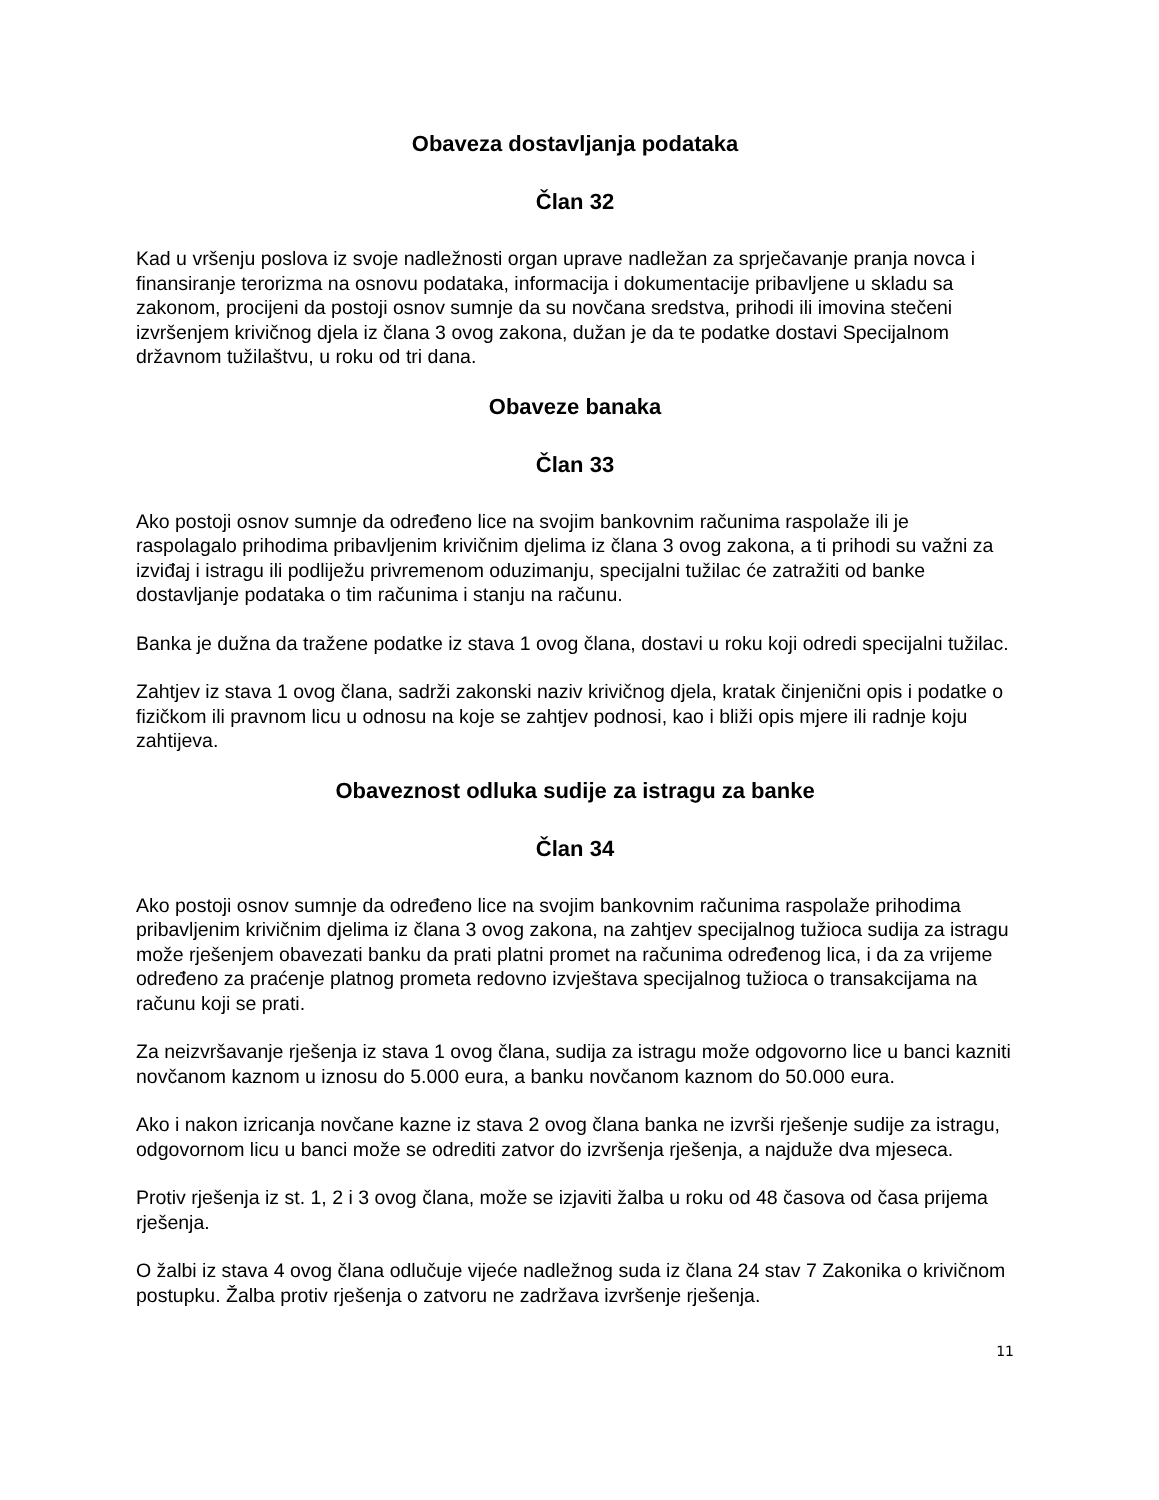Obaveza dostavljanja podataka
Član 32
Kad u vršenju poslova iz svoje nadležnosti organ uprave nadležan za sprječavanje pranja novca i finansiranje terorizma na osnovu podataka, informacija i dokumentacije pribavljene u skladu sa zakonom, procijeni da postoji osnov sumnje da su novčana sredstva, prihodi ili imovina stečeni izvršenjem krivičnog djela iz člana 3 ovog zakona, dužan je da te podatke dostavi Specijalnom državnom tužilaštvu, u roku od tri dana.
Obaveze banaka
Član 33
Ako postoji osnov sumnje da određeno lice na svojim bankovnim računima raspolaže ili je raspolagalo prihodima pribavljenim krivičnim djelima iz člana 3 ovog zakona, a ti prihodi su važni za izviđaj i istragu ili podliježu privremenom oduzimanju, specijalni tužilac će zatražiti od banke dostavljanje podataka o tim računima i stanju na računu.
Banka je dužna da tražene podatke iz stava 1 ovog člana, dostavi u roku koji odredi specijalni tužilac.
Zahtjev iz stava 1 ovog člana, sadrži zakonski naziv krivičnog djela, kratak činjenični opis i podatke o fizičkom ili pravnom licu u odnosu na koje se zahtjev podnosi, kao i bliži opis mjere ili radnje koju zahtijeva.
Obaveznost odluka sudije za istragu za banke
Član 34
Ako postoji osnov sumnje da određeno lice na svojim bankovnim računima raspolaže prihodima pribavljenim krivičnim djelima iz člana 3 ovog zakona, na zahtjev specijalnog tužioca sudija za istragu može rješenjem obavezati banku da prati platni promet na računima određenog lica, i da za vrijeme određeno za praćenje platnog prometa redovno izvještava specijalnog tužioca o transakcijama na računu koji se prati.
Za neizvršavanje rješenja iz stava 1 ovog člana, sudija za istragu može odgovorno lice u banci kazniti novčanom kaznom u iznosu do 5.000 eura, a banku novčanom kaznom do 50.000 eura.
Ako i nakon izricanja novčane kazne iz stava 2 ovog člana banka ne izvrši rješenje sudije za istragu, odgovornom licu u banci može se odrediti zatvor do izvršenja rješenja, a najduže dva mjeseca.
Protiv rješenja iz st. 1, 2 i 3 ovog člana, može se izjaviti žalba u roku od 48 časova od časa prijema rješenja.
O žalbi iz stava 4 ovog člana odlučuje vijeće nadležnog suda iz člana 24 stav 7 Zakonika o krivičnom postupku. Žalba protiv rješenja o zatvoru ne zadržava izvršenje rješenja.
11